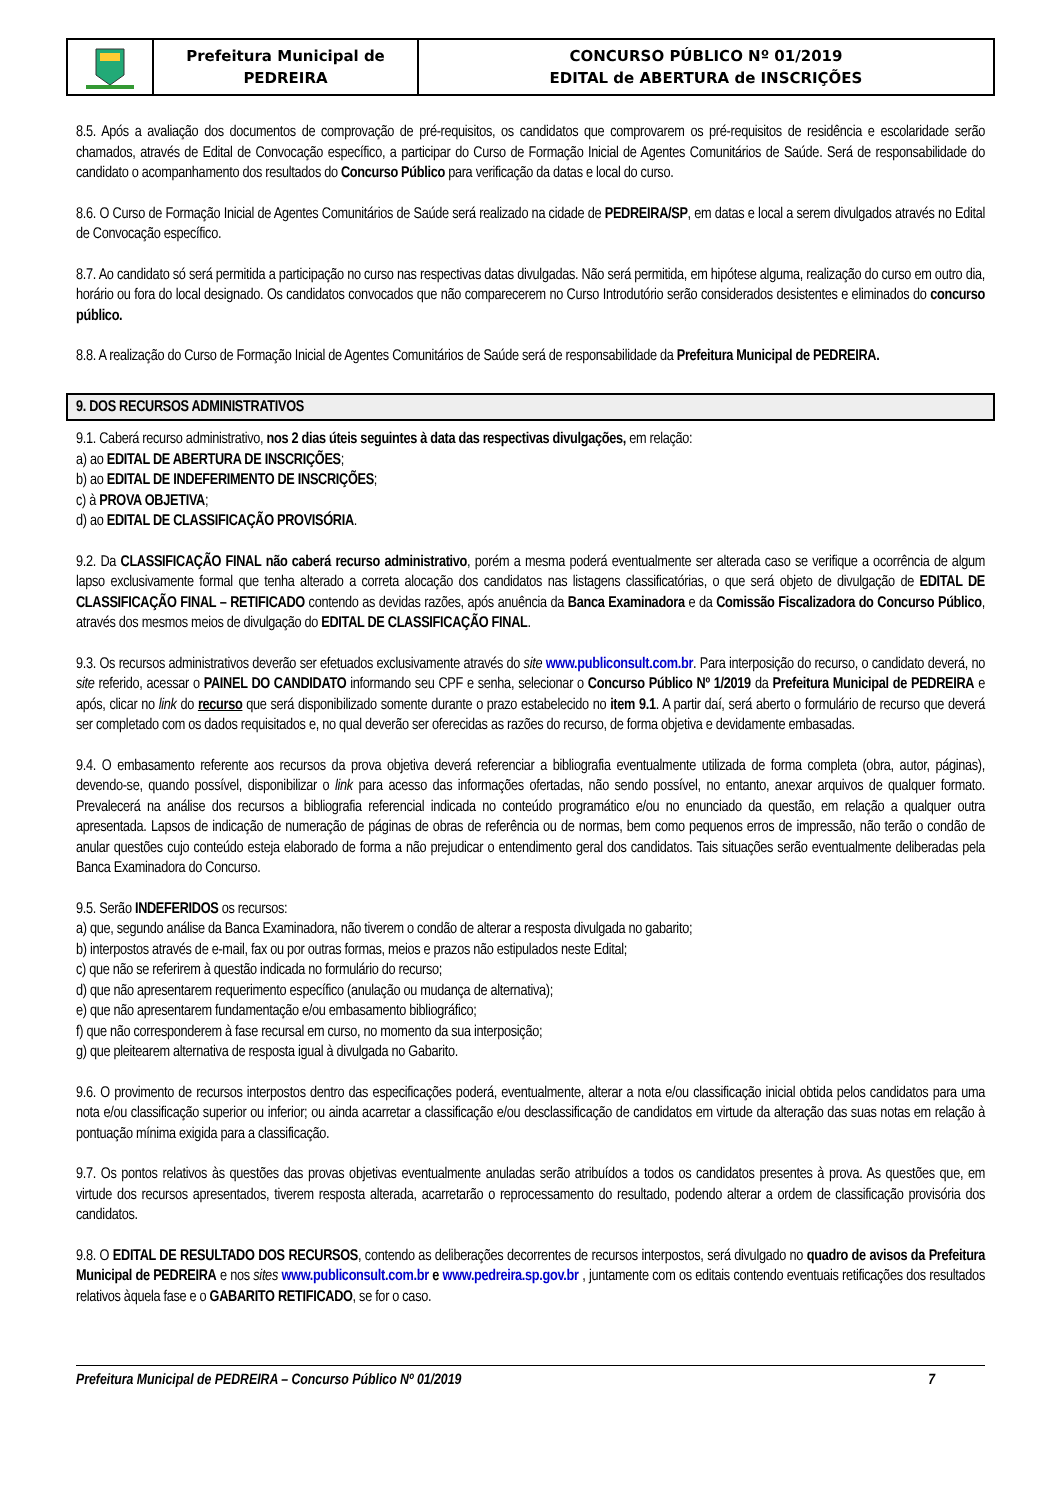Prefeitura Municipal de
PEDREIRA
CONCURSO PÚBLICO Nº 01/2019
EDITAL de ABERTURA de INSCRIÇÕES
8.5. Após a avaliação dos documentos de comprovação de pré-requisitos, os candidatos que comprovarem os pré-requisitos de residência e escolaridade serão chamados, através de Edital de Convocação específico, a participar do Curso de Formação Inicial de Agentes Comunitários de Saúde. Será de responsabilidade do candidato o acompanhamento dos resultados do Concurso Público para verificação da datas e local do curso.
8.6. O Curso de Formação Inicial de Agentes Comunitários de Saúde será realizado na cidade de PEDREIRA/SP, em datas e local a serem divulgados através no Edital de Convocação específico.
8.7. Ao candidato só será permitida a participação no curso nas respectivas datas divulgadas. Não será permitida, em hipótese alguma, realização do curso em outro dia, horário ou fora do local designado. Os candidatos convocados que não comparecerem no Curso Introdutório serão considerados desistentes e eliminados do concurso público.
8.8. A realização do Curso de Formação Inicial de Agentes Comunitários de Saúde será de responsabilidade da Prefeitura Municipal de PEDREIRA.
9. DOS RECURSOS ADMINISTRATIVOS
9.1. Caberá recurso administrativo, nos 2 dias úteis seguintes à data das respectivas divulgações, em relação:
a) ao EDITAL DE ABERTURA DE INSCRIÇÕES;
b) ao EDITAL DE INDEFERIMENTO DE INSCRIÇÕES;
c) à PROVA OBJETIVA;
d) ao EDITAL DE CLASSIFICAÇÃO PROVISÓRIA.
9.2. Da CLASSIFICAÇÃO FINAL não caberá recurso administrativo, porém a mesma poderá eventualmente ser alterada caso se verifique a ocorrência de algum lapso exclusivamente formal que tenha alterado a correta alocação dos candidatos nas listagens classificatórias, o que será objeto de divulgação de EDITAL DE CLASSIFICAÇÃO FINAL – RETIFICADO contendo as devidas razões, após anuência da Banca Examinadora e da Comissão Fiscalizadora do Concurso Público, através dos mesmos meios de divulgação do EDITAL DE CLASSIFICAÇÃO FINAL.
9.3. Os recursos administrativos deverão ser efetuados exclusivamente através do site www.publiconsult.com.br. Para interposição do recurso, o candidato deverá, no site referido, acessar o PAINEL DO CANDIDATO informando seu CPF e senha, selecionar o Concurso Público Nº 1/2019 da Prefeitura Municipal de PEDREIRA e após, clicar no link do recurso que será disponibilizado somente durante o prazo estabelecido no item 9.1. A partir daí, será aberto o formulário de recurso que deverá ser completado com os dados requisitados e, no qual deverão ser oferecidas as razões do recurso, de forma objetiva e devidamente embasadas.
9.4. O embasamento referente aos recursos da prova objetiva deverá referenciar a bibliografia eventualmente utilizada de forma completa (obra, autor, páginas), devendo-se, quando possível, disponibilizar o link para acesso das informações ofertadas, não sendo possível, no entanto, anexar arquivos de qualquer formato. Prevalecerá na análise dos recursos a bibliografia referencial indicada no conteúdo programático e/ou no enunciado da questão, em relação a qualquer outra apresentada. Lapsos de indicação de numeração de páginas de obras de referência ou de normas, bem como pequenos erros de impressão, não terão o condão de anular questões cujo conteúdo esteja elaborado de forma a não prejudicar o entendimento geral dos candidatos. Tais situações serão eventualmente deliberadas pela Banca Examinadora do Concurso.
9.5. Serão INDEFERIDOS os recursos:
a) que, segundo análise da Banca Examinadora, não tiverem o condão de alterar a resposta divulgada no gabarito;
b) interpostos através de e-mail, fax ou por outras formas, meios e prazos não estipulados neste Edital;
c) que não se referirem à questão indicada no formulário do recurso;
d) que não apresentarem requerimento específico (anulação ou mudança de alternativa);
e) que não apresentarem fundamentação e/ou embasamento bibliográfico;
f) que não corresponderem à fase recursal em curso, no momento da sua interposição;
g) que pleitearem alternativa de resposta igual à divulgada no Gabarito.
9.6. O provimento de recursos interpostos dentro das especificações poderá, eventualmente, alterar a nota e/ou classificação inicial obtida pelos candidatos para uma nota e/ou classificação superior ou inferior; ou ainda acarretar a classificação e/ou desclassificação de candidatos em virtude da alteração das suas notas em relação à pontuação mínima exigida para a classificação.
9.7. Os pontos relativos às questões das provas objetivas eventualmente anuladas serão atribuídos a todos os candidatos presentes à prova. As questões que, em virtude dos recursos apresentados, tiverem resposta alterada, acarretarão o reprocessamento do resultado, podendo alterar a ordem de classificação provisória dos candidatos.
9.8. O EDITAL DE RESULTADO DOS RECURSOS, contendo as deliberações decorrentes de recursos interpostos, será divulgado no quadro de avisos da Prefeitura Municipal de PEDREIRA e nos sites www.publiconsult.com.br e www.pedreira.sp.gov.br , juntamente com os editais contendo eventuais retificações dos resultados relativos àquela fase e o GABARITO RETIFICADO, se for o caso.
Prefeitura Municipal de PEDREIRA – Concurso Público Nº 01/2019 7